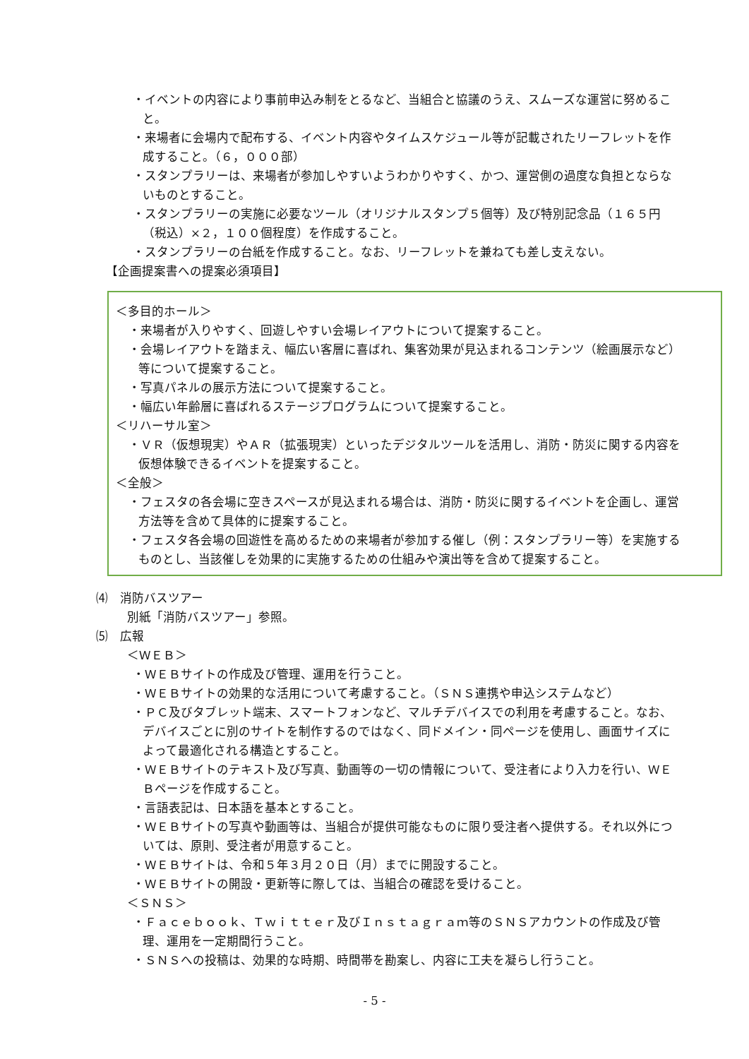・イベントの内容により事前申込み制をとるなど、当組合と協議のうえ、スムーズな運営に努めること。
・来場者に会場内で配布する、イベント内容やタイムスケジュール等が記載されたリーフレットを作成すること。（６，０００部）
・スタンプラリーは、来場者が参加しやすいようわかりやすく、かつ、運営側の過度な負担とならないものとすること。
・スタンプラリーの実施に必要なツール（オリジナルスタンプ５個等）及び特別記念品（１６５円（税込）×２，１００個程度）を作成すること。
・スタンプラリーの台紙を作成すること。なお、リーフレットを兼ねても差し支えない。
【企画提案書への提案必須項目】
＜多目的ホール＞
・来場者が入りやすく、回遊しやすい会場レイアウトについて提案すること。
・会場レイアウトを踏まえ、幅広い客層に喜ばれ、集客効果が見込まれるコンテンツ（絵画展示など）等について提案すること。
・写真パネルの展示方法について提案すること。
・幅広い年齢層に喜ばれるステージプログラムについて提案すること。
＜リハーサル室＞
・ＶＲ（仮想現実）やＡＲ（拡張現実）といったデジタルツールを活用し、消防・防災に関する内容を仮想体験できるイベントを提案すること。
＜全般＞
・フェスタの各会場に空きスペースが見込まれる場合は、消防・防災に関するイベントを企画し、運営方法等を含めて具体的に提案すること。
・フェスタ各会場の回遊性を高めるための来場者が参加する催し（例：スタンプラリー等）を実施するものとし、当該催しを効果的に実施するための仕組みや演出等を含めて提案すること。
⑷　消防バスツアー
別紙「消防バスツアー」参照。
⑸　広報
＜ＷＥＢ＞
・ＷＥＢサイトの作成及び管理、運用を行うこと。
・ＷＥＢサイトの効果的な活用について考慮すること。（ＳＮＳ連携や申込システムなど）
・ＰＣ及びタブレット端末、スマートフォンなど、マルチデバイスでの利用を考慮すること。なお、デバイスごとに別のサイトを制作するのではなく、同ドメイン・同ページを使用し、画面サイズによって最適化される構造とすること。
・ＷＥＢサイトのテキスト及び写真、動画等の一切の情報について、受注者により入力を行い、ＷＥＢページを作成すること。
・言語表記は、日本語を基本とすること。
・ＷＥＢサイトの写真や動画等は、当組合が提供可能なものに限り受注者へ提供する。それ以外については、原則、受注者が用意すること。
・ＷＥＢサイトは、令和５年３月２０日（月）までに開設すること。
・ＷＥＢサイトの開設・更新等に際しては、当組合の確認を受けること。
＜ＳＮＳ＞
・Ｆａｃｅｂｏｏｋ、Ｔｗｉｔｔｅｒ及びＩｎｓｔａｇｒａｍ等のＳＮＳアカウントの作成及び管理、運用を一定期間行うこと。
・ＳＮＳへの投稿は、効果的な時期、時間帯を勘案し、内容に工夫を凝らし行うこと。
- 5 -